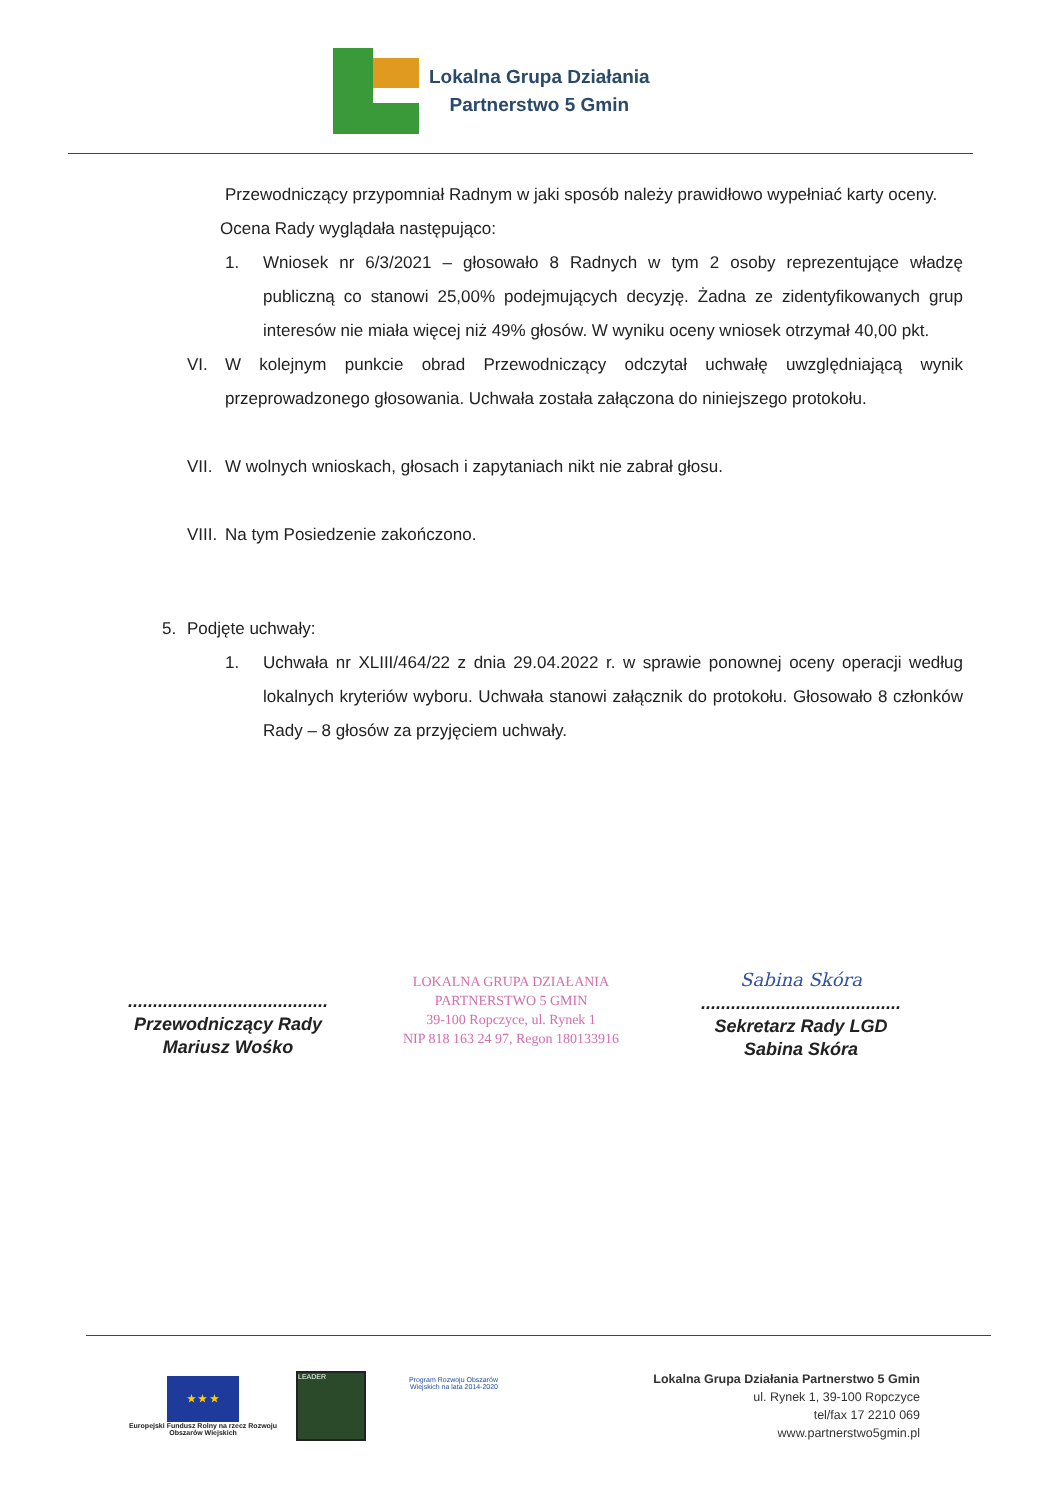Lokalna Grupa Działania
Partnerstwo 5 Gmin
Przewodniczący przypomniał Radnym w jaki sposób należy prawidłowo wypełniać karty oceny.
Ocena Rady wyglądała następująco:
1. Wniosek nr 6/3/2021 – głosowało 8 Radnych w tym 2 osoby reprezentujące władzę publiczną co stanowi 25,00% podejmujących decyzję. Żadna ze zidentyfikowanych grup interesów nie miała więcej niż 49% głosów. W wyniku oceny wniosek otrzymał 40,00 pkt.
VI. W kolejnym punkcie obrad Przewodniczący odczytał uchwałę uwzględniającą wynik przeprowadzonego głosowania. Uchwała została załączona do niniejszego protokołu.
VII. W wolnych wnioskach, głosach i zapytaniach nikt nie zabrał głosu.
VIII. Na tym Posiedzenie zakończono.
5. Podjęte uchwały:
1. Uchwała nr XLIII/464/22 z dnia 29.04.2022 r. w sprawie ponownej oceny operacji według lokalnych kryteriów wyboru. Uchwała stanowi załącznik do protokołu. Głosowało 8 członków Rady – 8 głosów za przyjęciem uchwały.
........................................
Przewodniczący Rady
Mariusz Wośko
LOKALNA GRUPA DZIAŁANIA
PARTNERSTWO 5 GMIN
39-100 Ropczyce, ul. Rynek 1
NIP 818 163 24 97, Regon 180133916
Sabina Skóra
........................................
Sekretarz Rady LGD
Sabina Skóra
★ ★ ★
Europejski Fundusz Rolny na rzecz Rozwoju Obszarów Wiejskich
LEADER
Program Rozwoju Obszarów Wiejskich na lata 2014-2020
Lokalna Grupa Działania Partnerstwo 5 Gmin
ul. Rynek 1, 39-100 Ropczyce
tel/fax 17 2210 069
www.partnerstwo5gmin.pl